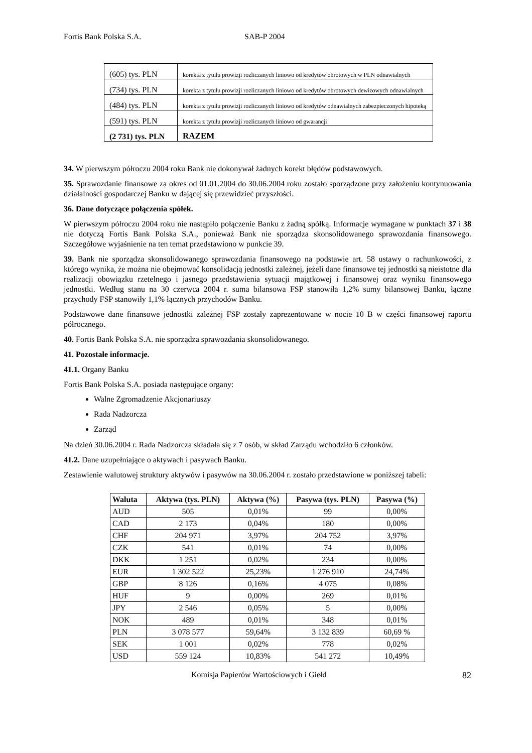Fortis Bank Polska S.A. SAB-P 2004
| (605) tys. PLN | korekta z tytułu prowizji rozliczanych liniowo od kredytów obrotowych w PLN odnawialnych |
| (734) tys. PLN | korekta z tytułu prowizji rozliczanych liniowo od kredytów obrotowych dewizowych odnawialnych |
| (484) tys. PLN | korekta z tytułu prowizji rozliczanych liniowo od kredytów odnawialnych zabezpieczonych hipoteką |
| (591) tys. PLN | korekta z tytułu prowizji rozliczanych liniowo od gwarancji |
| (2 731) tys. PLN | RAZEM |
34. W pierwszym półroczu 2004 roku Bank nie dokonywał żadnych korekt błędów podstawowych.
35. Sprawozdanie finansowe za okres od 01.01.2004 do 30.06.2004 roku zostało sporządzone przy założeniu kontynuowania działalności gospodarczej Banku w dającej się przewidzieć przyszłości.
36. Dane dotyczące połączenia spółek.
W pierwszym półroczu 2004 roku nie nastąpiło połączenie Banku z żadną spółką. Informacje wymagane w punktach 37 i 38 nie dotyczą Fortis Bank Polska S.A., ponieważ Bank nie sporządza skonsolidowanego sprawozdania finansowego. Szczegółowe wyjaśnienie na ten temat przedstawiono w punkcie 39.
39. Bank nie sporządza skonsolidowanego sprawozdania finansowego na podstawie art. 58 ustawy o rachunkowości, z którego wynika, że można nie obejmować konsolidacją jednostki zależnej, jeżeli dane finansowe tej jednostki są nieistotne dla realizacji obowiązku rzetelnego i jasnego przedstawienia sytuacji majątkowej i finansowej oraz wyniku finansowego jednostki. Według stanu na 30 czerwca 2004 r. suma bilansowa FSP stanowiła 1,2% sumy bilansowej Banku, łączne przychody FSP stanowiły 1,1% łącznych przychodów Banku.
Podstawowe dane finansowe jednostki zależnej FSP zostały zaprezentowane w nocie 10 B w części finansowej raportu półrocznego.
40. Fortis Bank Polska S.A. nie sporządza sprawozdania skonsolidowanego.
41. Pozostałe informacje.
41.1. Organy Banku
Fortis Bank Polska S.A. posiada następujące organy:
Walne Zgromadzenie Akcjonariuszy
Rada Nadzorcza
Zarząd
Na dzień 30.06.2004 r. Rada Nadzorcza składała się z 7 osób, w skład Zarządu wchodziło 6 członków.
41.2. Dane uzupełniające o aktywach i pasywach Banku.
Zestawienie walutowej struktury aktywów i pasywów na 30.06.2004 r. zostało przedstawione w poniższej tabeli:
| Waluta | Aktywa (tys. PLN) | Aktywa (%) | Pasywa (tys. PLN) | Pasywa (%) |
| --- | --- | --- | --- | --- |
| AUD | 505 | 0,01% | 99 | 0,00% |
| CAD | 2 173 | 0,04% | 180 | 0,00% |
| CHF | 204 971 | 3,97% | 204 752 | 3,97% |
| CZK | 541 | 0,01% | 74 | 0,00% |
| DKK | 1 251 | 0,02% | 234 | 0,00% |
| EUR | 1 302 522 | 25,23% | 1 276 910 | 24,74% |
| GBP | 8 126 | 0,16% | 4 075 | 0,08% |
| HUF | 9 | 0,00% | 269 | 0,01% |
| JPY | 2 546 | 0,05% | 5 | 0,00% |
| NOK | 489 | 0,01% | 348 | 0,01% |
| PLN | 3 078 577 | 59,64% | 3 132 839 | 60,69 % |
| SEK | 1 001 | 0,02% | 778 | 0,02% |
| USD | 559 124 | 10,83% | 541 272 | 10,49% |
Komisja Papierów Wartościowych i Giełd 82